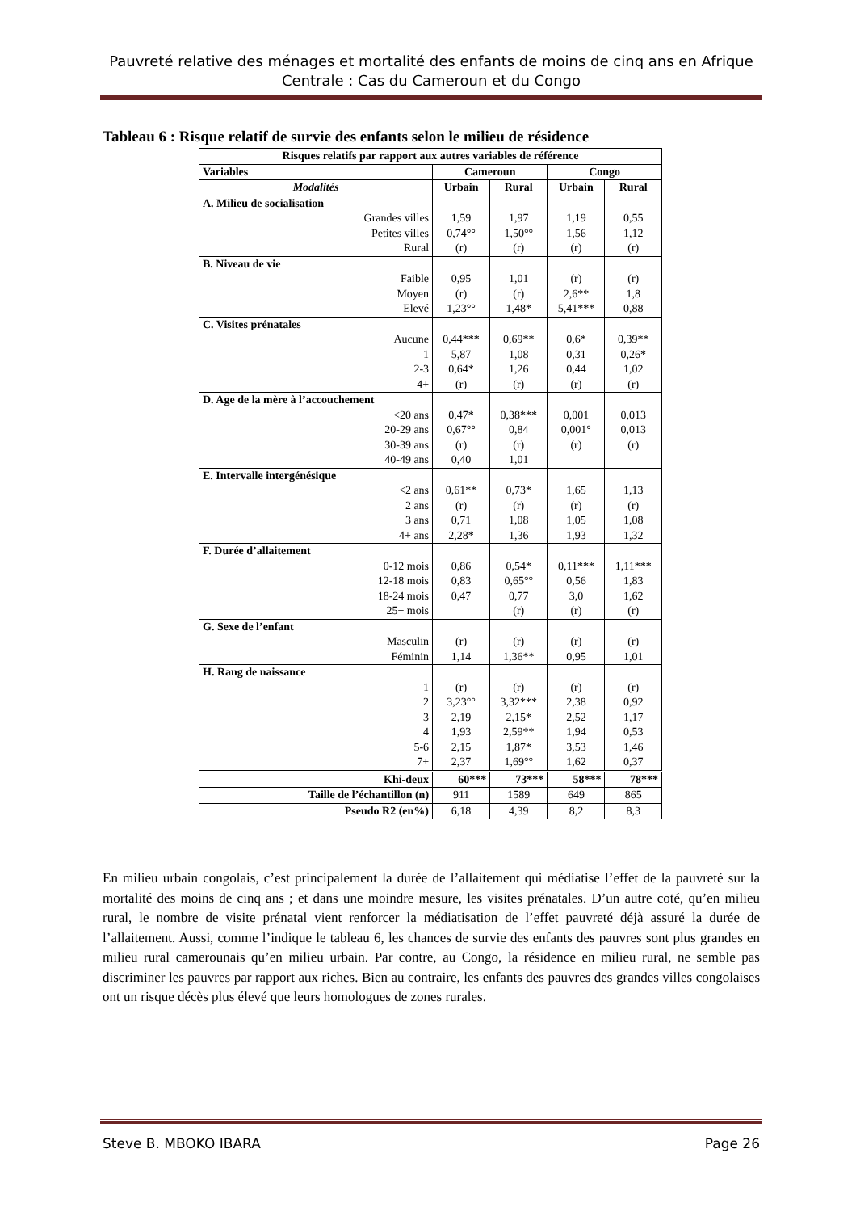Pauvreté relative des ménages et mortalité des enfants de moins de cinq ans en Afrique Centrale : Cas du Cameroun et du Congo
Tableau 6 : Risque relatif de survie des enfants selon le milieu de résidence
| Risques relatifs par rapport aux autres variables de référence | | | | |
| --- | --- | --- | --- | --- |
| Variables | Cameroun | | Congo | |
| Modalités | Urbain | Rural | Urbain | Rural |
| A. Milieu de socialisation | | | | |
| Grandes villes | 1,59 | 1,97 | 1,19 | 0,55 |
| Petites villes | 0,74°° | 1,50°° | 1,56 | 1,12 |
| Rural | (r) | (r) | (r) | (r) |
| B. Niveau de vie | | | | |
| Faible | 0,95 | 1,01 | (r) | (r) |
| Moyen | (r) | (r) | 2,6** | 1,8 |
| Elevé | 1,23°° | 1,48* | 5,41*** | 0,88 |
| C. Visites prénatales | | | | |
| Aucune | 0,44*** | 0,69** | 0,6* | 0,39** |
| 1 | 5,87 | 1,08 | 0,31 | 0,26* |
| 2-3 | 0,64* | 1,26 | 0,44 | 1,02 |
| 4+ | (r) | (r) | (r) | (r) |
| D. Age de la mère à l’accouchement | | | | |
| <20 ans | 0,47* | 0,38*** | 0,001 | 0,013 |
| 20-29 ans | 0,67°° | 0,84 | 0,001° | 0,013 |
| 30-39 ans | (r) | (r) | (r) | (r) |
| 40-49 ans | 0,40 | 1,01 | | |
| E. Intervalle intergénésique | | | | |
| <2 ans | 0,61** | 0,73* | 1,65 | 1,13 |
| 2 ans | (r) | (r) | (r) | (r) |
| 3 ans | 0,71 | 1,08 | 1,05 | 1,08 |
| 4+ ans | 2,28* | 1,36 | 1,93 | 1,32 |
| F. Durée d’allaitement | | | | |
| 0-12 mois | 0,86 | 0,54* | 0,11*** | 1,11*** |
| 12-18 mois | 0,83 | 0,65°° | 0,56 | 1,83 |
| 18-24 mois | 0,47 | 0,77 | 3,0 | 1,62 |
| 25+ mois | | (r) | (r) | (r) |
| G. Sexe de l’enfant | | | | |
| Masculin | (r) | (r) | (r) | (r) |
| Féminin | 1,14 | 1,36** | 0,95 | 1,01 |
| H. Rang de naissance | | | | |
| 1 | (r) | (r) | (r) | (r) |
| 2 | 3,23°° | 3,32*** | 2,38 | 0,92 |
| 3 | 2,19 | 2,15* | 2,52 | 1,17 |
| 4 | 1,93 | 2,59** | 1,94 | 0,53 |
| 5-6 | 2,15 | 1,87* | 3,53 | 1,46 |
| 7+ | 2,37 | 1,69°° | 1,62 | 0,37 |
| Khi-deux | 60*** | 73*** | 58*** | 78*** |
| Taille de l’échantillon (n) | 911 | 1589 | 649 | 865 |
| Pseudo R2 (en%) | 6,18 | 4,39 | 8,2 | 8,3 |
En milieu urbain congolais, c’est principalement la durée de l’allaitement qui médiatise l’effet de la pauvreté sur la mortalité des moins de cinq ans ; et dans une moindre mesure, les visites prénatales. D’un autre coté, qu’en milieu rural, le nombre de visite prénatal vient renforcer la médiatisation de l’effet pauvreté déjà assuré la durée de l’allaitement. Aussi, comme l’indique le tableau 6, les chances de survie des enfants des pauvres sont plus grandes en milieu rural camerounais qu’en milieu urbain. Par contre, au Congo, la résidence en milieu rural, ne semble pas discriminer les pauvres par rapport aux riches. Bien au contraire, les enfants des pauvres des grandes villes congolaises ont un risque décès plus élevé que leurs homologues de zones rurales.
Steve B. MBOKO IBARA Page 26